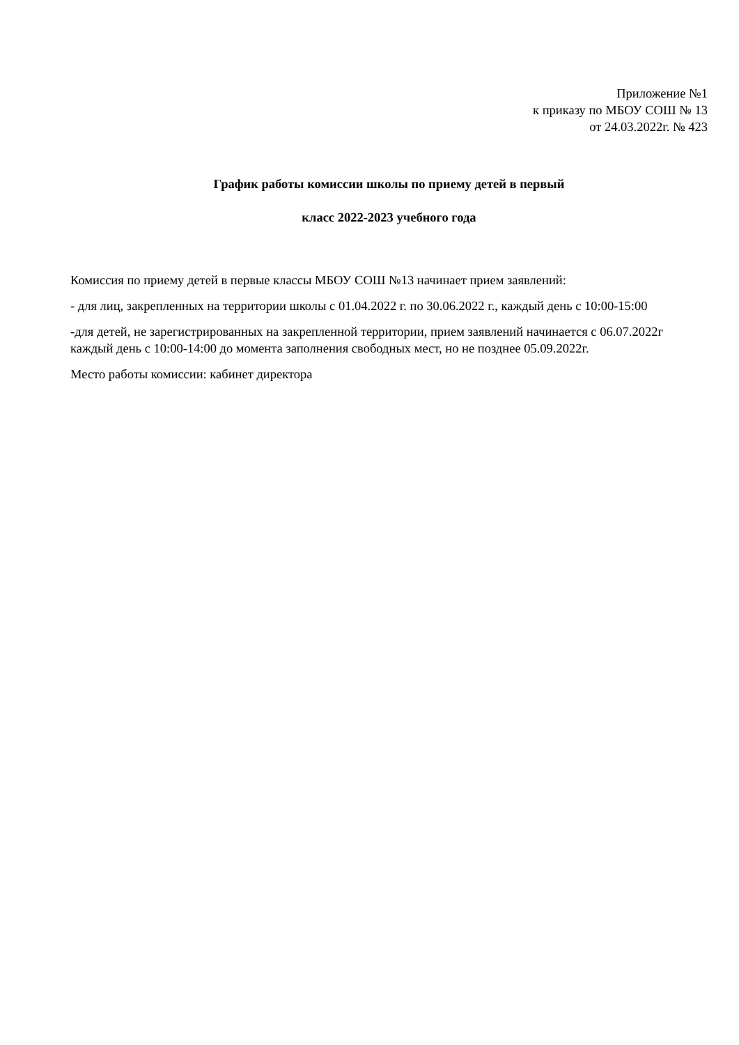Приложение №1
к приказу по МБОУ СОШ № 13
от 24.03.2022г. № 423
График работы комиссии школы по приему детей в первый
класс 2022-2023 учебного года
Комиссия по приему детей в первые классы МБОУ СОШ №13 начинает прием заявлений:
- для лиц, закрепленных на территории школы с 01.04.2022 г. по 30.06.2022 г., каждый день с 10:00-15:00
-для детей, не зарегистрированных на закрепленной территории, прием заявлений начинается с 06.07.2022г каждый день с 10:00-14:00 до момента заполнения свободных мест, но не позднее 05.09.2022г.
Место работы комиссии: кабинет директора